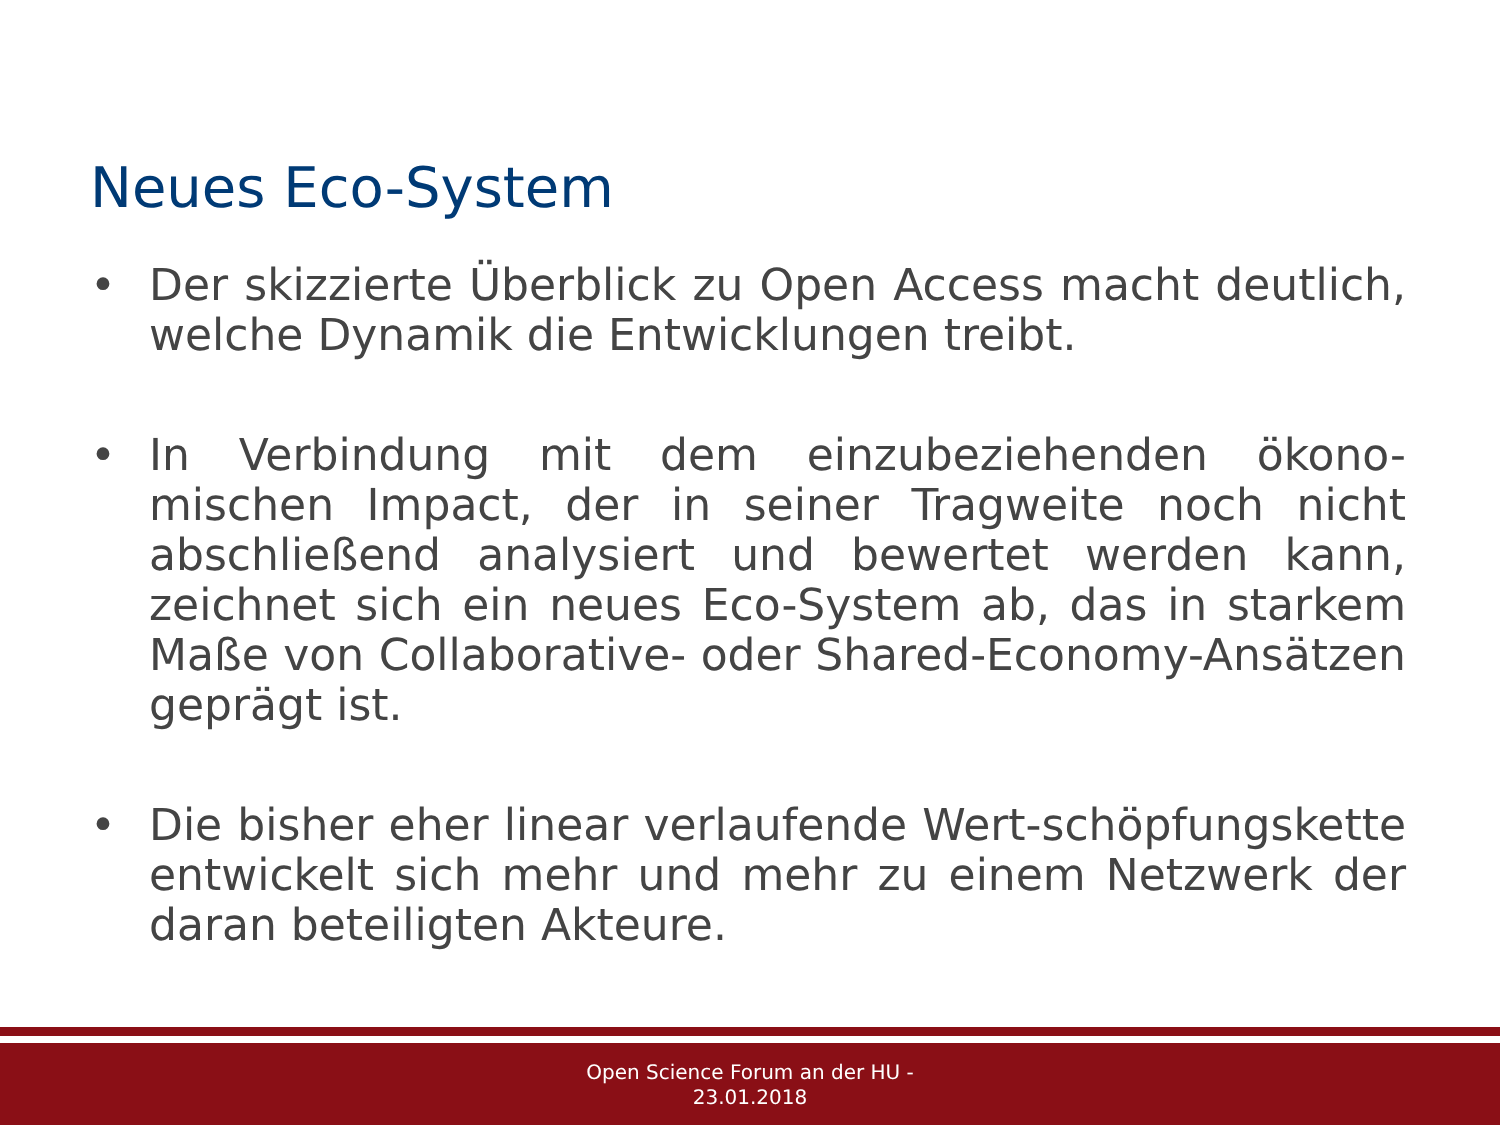Neues Eco-System
• Der skizzierte Überblick zu Open Access macht deutlich, welche Dynamik die Entwicklungen treibt.
• In Verbindung mit dem einzubeziehenden ökono-mischen Impact, der in seiner Tragweite noch nicht abschließend analysiert und bewertet werden kann, zeichnet sich ein neues Eco-System ab, das in starkem Maße von Collaborative- oder Shared-Economy-Ansätzen geprägt ist.
• Die bisher eher linear verlaufende Wert-schöpfungskette entwickelt sich mehr und mehr zu einem Netzwerk der daran beteiligten Akteure.
Open Science Forum an der HU -
23.01.2018